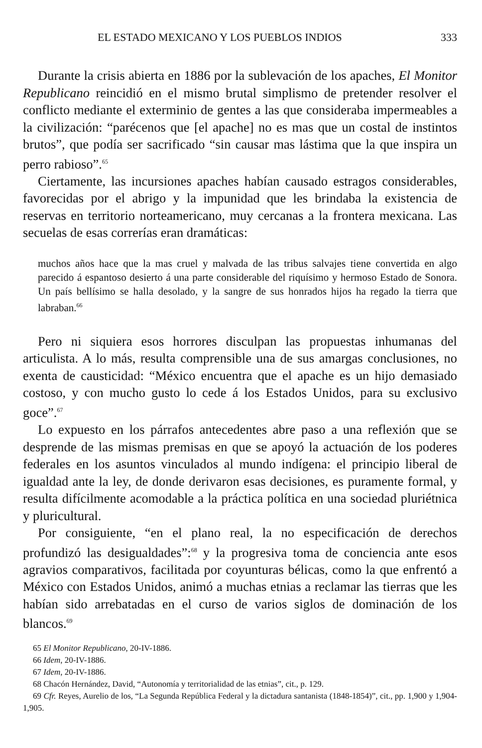EL ESTADO MEXICANO Y LOS PUEBLOS INDIOS 333
Durante la crisis abierta en 1886 por la sublevación de los apaches, El Monitor Republicano reincidió en el mismo brutal simplismo de pretender resolver el conflicto mediante el exterminio de gentes a las que consideraba impermeables a la civilización: “parécenos que [el apache] no es mas que un costal de instintos brutos”, que podía ser sacrificado “sin causar mas lástima que la que inspira un perro rabioso”.<sup>65</sup>
Ciertamente, las incursiones apaches habían causado estragos considerables, favorecidas por el abrigo y la impunidad que les brindaba la existencia de reservas en territorio norteamericano, muy cercanas a la frontera mexicana. Las secuelas de esas correrías eran dramáticas:
muchos años hace que la mas cruel y malvada de las tribus salvajes tiene convertida en algo parecido á espantoso desierto á una parte considerable del riquísimo y hermoso Estado de Sonora. Un país bellísimo se halla desolado, y la sangre de sus honrados hijos ha regado la tierra que labraban.<sup>66</sup>
Pero ni siquiera esos horrores disculpan las propuestas inhumanas del articulista. A lo más, resulta comprensible una de sus amargas conclusiones, no exenta de causticidad: “México encuentra que el apache es un hijo demasiado costoso, y con mucho gusto lo cede á los Estados Unidos, para su exclusivo goce”.<sup>67</sup>
Lo expuesto en los párrafos antecedentes abre paso a una reflexión que se desprende de las mismas premisas en que se apoyó la actuación de los poderes federales en los asuntos vinculados al mundo indígena: el principio liberal de igualdad ante la ley, de donde derivaron esas decisiones, es puramente formal, y resulta difícilmente acomodable a la práctica política en una sociedad pluriétnica y pluricultural.
Por consiguiente, “en el plano real, la no especificación de derechos profundizó las desigualdades”:<sup>68</sup> y la progresiva toma de conciencia ante esos agravios comparativos, facilitada por coyunturas bélicas, como la que enfrentó a México con Estados Unidos, animó a muchas etnias a reclamar las tierras que les habían sido arrebatadas en el curso de varios siglos de dominación de los blancos.<sup>69</sup>
65 El Monitor Republicano, 20-IV-1886.
66 Idem, 20-IV-1886.
67 Idem, 20-IV-1886.
68 Chacón Hernández, David, “Autonomía y territorialidad de las etnias”, cit., p. 129.
69 Cfr. Reyes, Aurelio de los, “La Segunda República Federal y la dictadura santanista (1848-1854)”, cit., pp. 1,900 y 1,904-1,905.